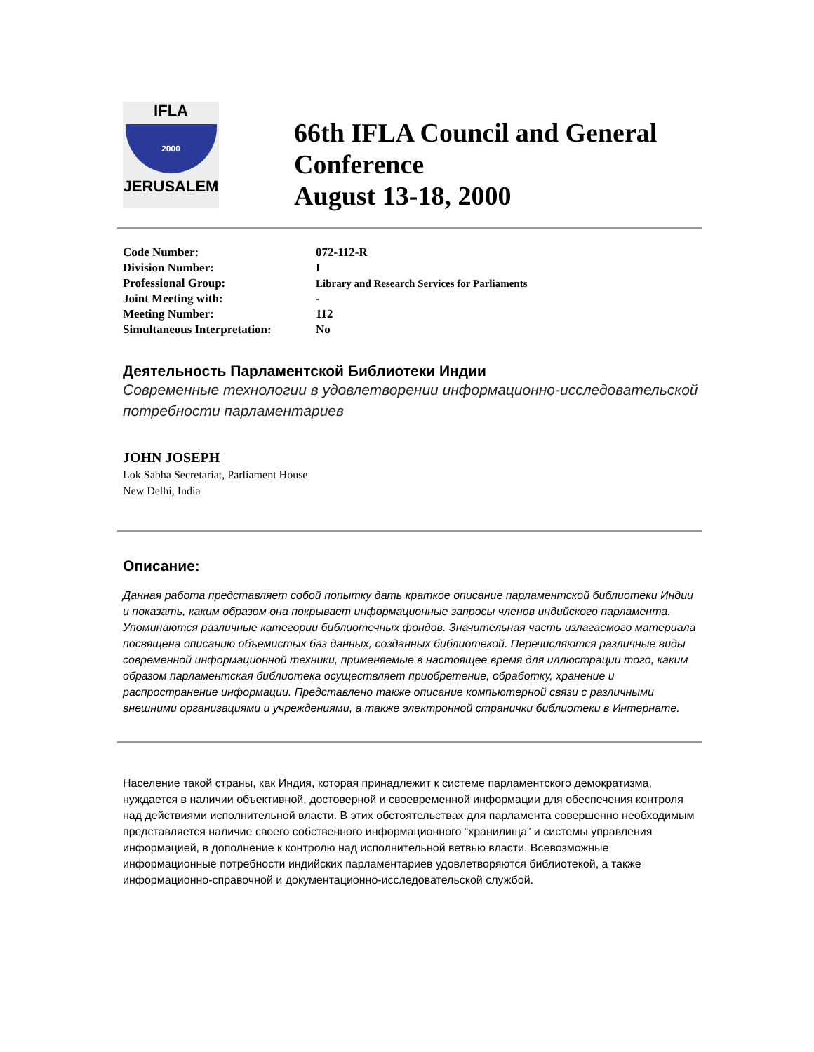IFLA
2000
JERUSALEM
66th IFLA Council and General Conference
August 13-18, 2000
| Code Number: | 072-112-R |
| Division Number: | I |
| Professional Group: | Library and Research Services for Parliaments |
| Joint Meeting with: | - |
| Meeting Number: | 112 |
| Simultaneous Interpretation: | No |
Деятельность Парламентской Библиотеки Индии
Современные технологии в удовлетворении информационно-исследовательской потребности парламентариев
JOHN JOSEPH
Lok Sabha Secretariat, Parliament House
New Delhi, India
Описание:
Данная работа представляет собой попытку дать краткое описание парламентской библиотеки Индии и показать, каким образом она покрывает информационные запросы членов индийского парламента. Упоминаются различные категории библиотечных фондов. Значительная часть излагаемого материала посвящена описанию объемистых баз данных, созданных библиотекой. Перечисляются различные виды современной информационной техники, применяемые в настоящее время для иллюстрации того, каким образом парламентская библиотека осуществляет приобретение, обработку, хранение и распространение информации. Представлено также описание компьютерной связи с различными внешними организациями и учреждениями, а также электронной странички библиотеки в Интернате.
Население такой страны, как Индия, которая принадлежит к системе парламентского демократизма, нуждается в наличии объективной, достоверной и своевременной информации для обеспечения контроля над действиями исполнительной власти. В этих обстоятельствах для парламента совершенно необходимым представляется наличие своего собственного информационного “хранилища” и системы управления информацией, в дополнение к контролю над исполнительной ветвью власти. Всевозможные информационные потребности индийских парламентариев удовлетворяются библиотекой, а также информационно-справочной и документационно-исследовательской службой.